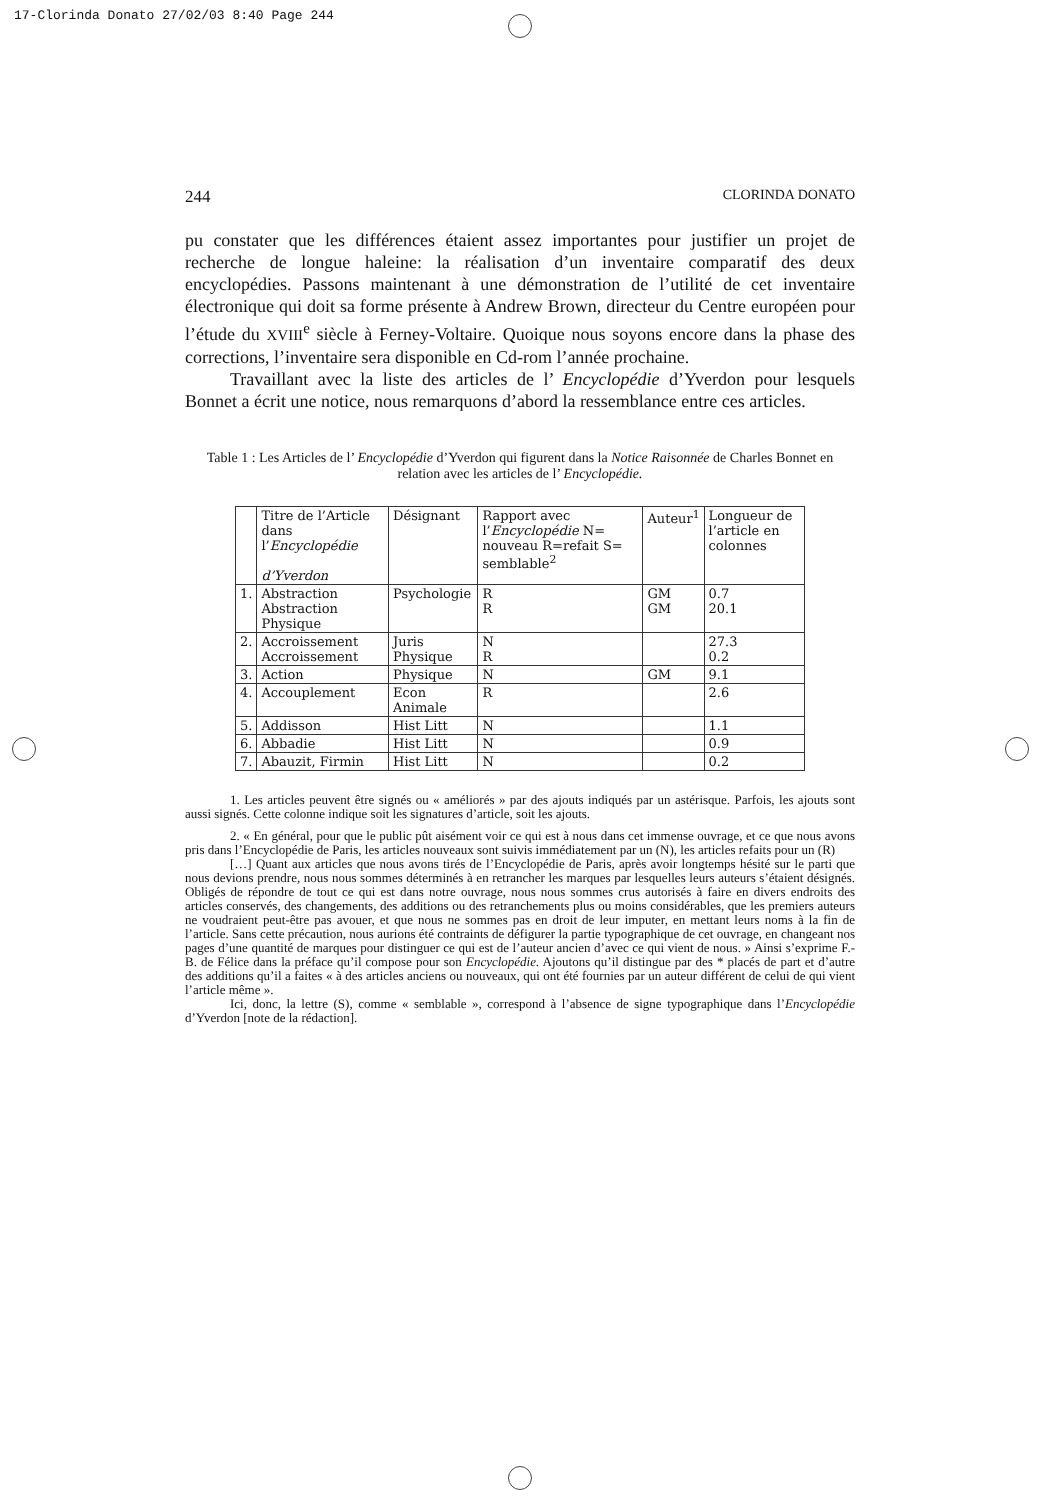17-Clorinda Donato 27/02/03 8:40 Page 244
244 CLORINDA DONATO
pu constater que les différences étaient assez importantes pour justifier un projet de recherche de longue haleine: la réalisation d’un inventaire comparatif des deux encyclopédies. Passons maintenant à une démonstration de l’utilité de cet inventaire électronique qui doit sa forme présente à Andrew Brown, directeur du Centre européen pour l’étude du XVIII<sup>e</sup> siècle à Ferney-Voltaire. Quoique nous soyons encore dans la phase des corrections, l’inventaire sera disponible en Cd-rom l’année prochaine.
Travaillant avec la liste des articles de l’ Encyclopédie d’Yverdon pour lesquels Bonnet a écrit une notice, nous remarquons d’abord la ressemblance entre ces articles.
Table 1 : Les Articles de l’ Encyclopédie d’Yverdon qui figurent dans la Notice Raisonnée de Charles Bonnet en relation avec les articles de l’ Encyclopédie.
| | Titre de l’Article dans l’ Encyclopédie d’Yverdon | Désignant | Rapport avec l’ Encyclopédie N= nouveau R=refait S= semblable<sup>2</sup> | Auteur<sup>1</sup> | Longueur de l’article en colonnes |
| --- | --- | --- | --- | --- | --- |
| 1. | Abstraction Abstraction Physique | Psychologie | R R | GM GM | 0.7 20.1 |
| 2. | Accroissement Accroissement | Juris Physique | N R | | 27.3 0.2 |
| 3. | Action | Physique | N | GM | 9.1 |
| 4. | Accouplement | Econ Animale | R | | 2.6 |
| 5. | Addisson | Hist Litt | N | | 1.1 |
| 6. | Abbadie | Hist Litt | N | | 0.9 |
| 7. | Abauzit, Firmin | Hist Litt | N | | 0.2 |
1. Les articles peuvent être signés ou « améliorés » par des ajouts indiqués par un astérisque. Parfois, les ajouts sont aussi signés. Cette colonne indique soit les signatures d’article, soit les ajouts.
2. « En général, pour que le public pût aisément voir ce qui est à nous dans cet immense ouvrage, et ce que nous avons pris dans l’Encyclopédie de Paris, les articles nouveaux sont suivis immédiatement par un (N), les articles refaits pour un (R)
[…] Quant aux articles que nous avons tirés de l’Encyclopédie de Paris, après avoir longtemps hésité sur le parti que nous devions prendre, nous nous sommes déterminés à en retrancher les marques par lesquelles leurs auteurs s’étaient désignés. Obligés de répondre de tout ce qui est dans notre ouvrage, nous nous sommes crus autorisés à faire en divers endroits des articles conservés, des changements, des additions ou des retranchements plus ou moins considérables, que les premiers auteurs ne voudraient peut-être pas avouer, et que nous ne sommes pas en droit de leur imputer, en mettant leurs noms à la fin de l’article. Sans cette précaution, nous aurions été contraints de défigurer la partie typographique de cet ouvrage, en changeant nos pages d’une quantité de marques pour distinguer ce qui est de l’auteur ancien d’avec ce qui vient de nous. » Ainsi s’exprime F.-B. de Félice dans la préface qu’il compose pour son Encyclopédie. Ajoutons qu’il distingue par des * placés de part et d’autre des additions qu’il a faites « à des articles anciens ou nouveaux, qui ont été fournies par un auteur différent de celui de qui vient l’article même ».
Ici, donc, la lettre (S), comme « semblable », correspond à l’absence de signe typographique dans l’Encyclopédie d’Yverdon [note de la rédaction].